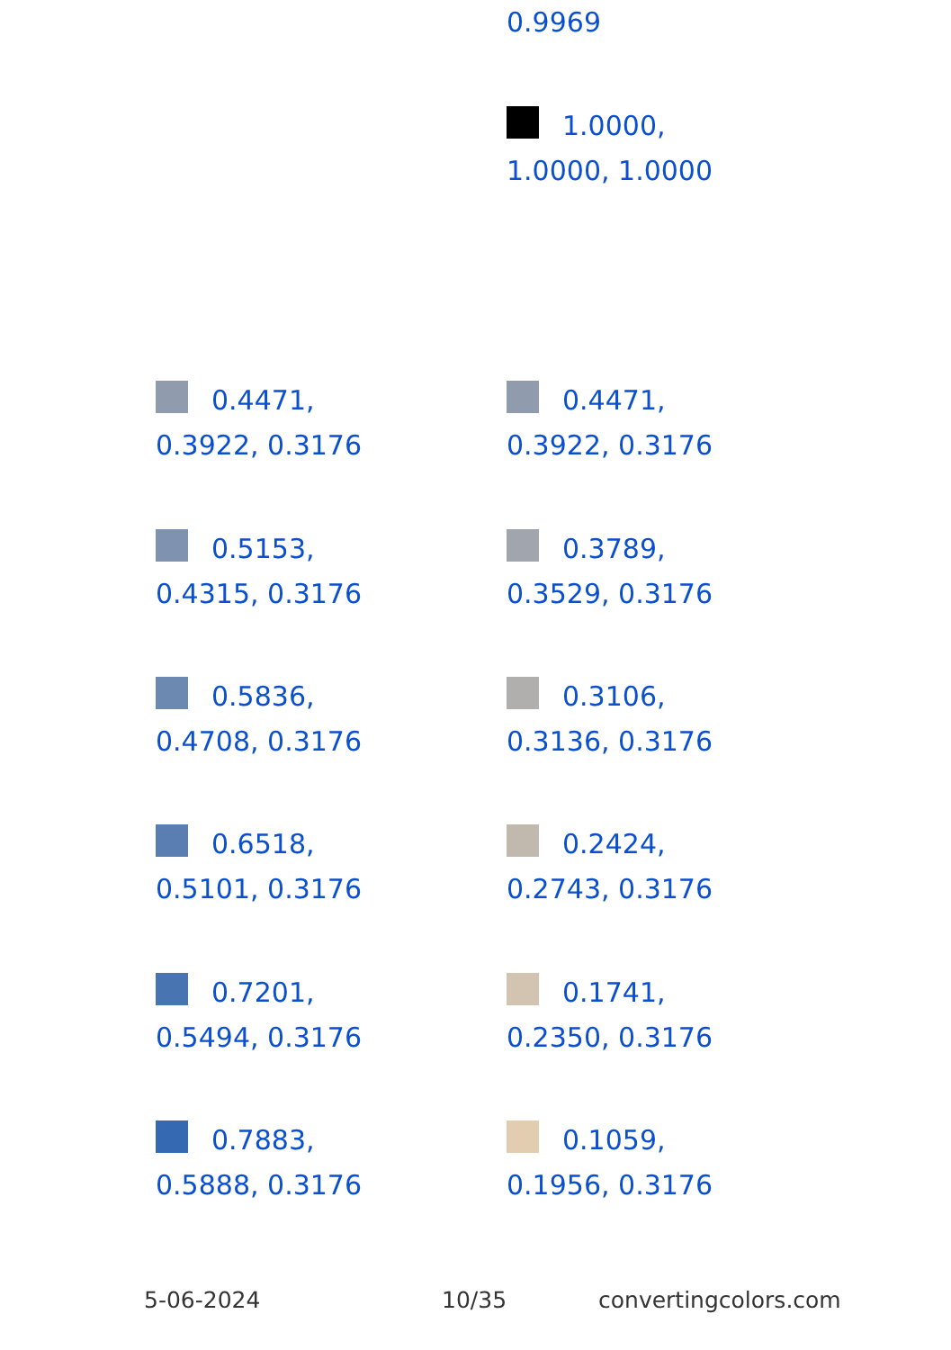0.9969
1.0000, 1.0000, 1.0000
0.4471, 0.3922, 0.3176
0.4471, 0.3922, 0.3176
0.5153, 0.4315, 0.3176
0.3789, 0.3529, 0.3176
0.5836, 0.4708, 0.3176
0.3106, 0.3136, 0.3176
0.6518, 0.5101, 0.3176
0.2424, 0.2743, 0.3176
0.7201, 0.5494, 0.3176
0.1741, 0.2350, 0.3176
0.7883, 0.5888, 0.3176
0.1059, 0.1956, 0.3176
5-06-2024 10/35 convertingcolors.com